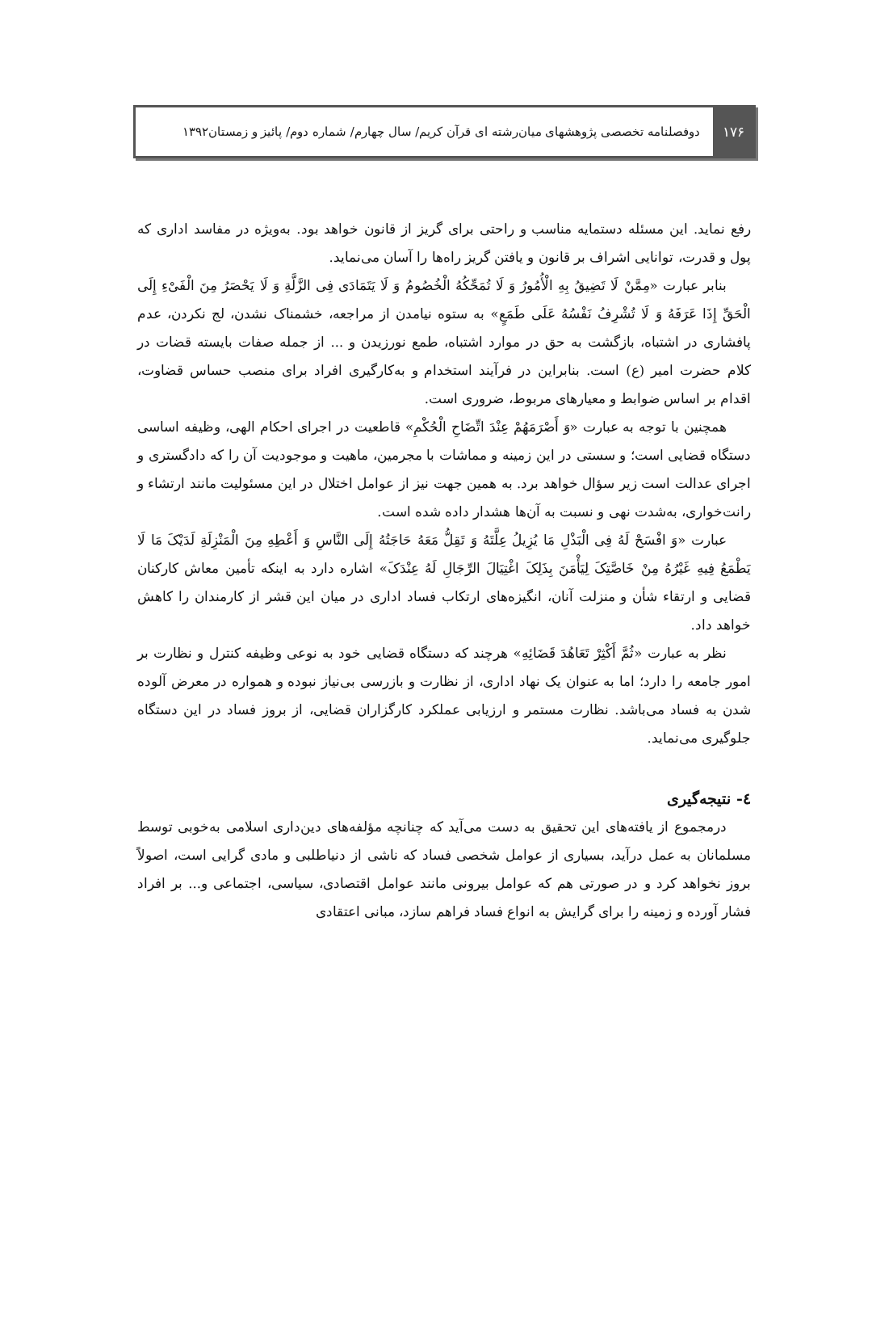۱۷۶
دوفصلنامه تخصصی پژوهشهای میان‌رشته ای قرآن کریم/ سال چهارم/ شماره دوم/ پائیز و زمستان۱۳۹۲
رفع نماید. این مسئله دستمایه مناسب و راحتی برای گریز از قانون خواهد بود. به‌ویژه در مفاسد اداری که پول و قدرت، توانایی اشراف بر قانون و یافتن گریز راه‌ها را آسان می‌نماید.
بنابر عبارت «مِمَّنْ لَا تَضِیقُ بِهِ الْأُمُورُ وَ لَا تُمَحِّکُهُ الْخُصُومُ وَ لَا یَتَمَادَی فِی الزَّلَّةِ وَ لَا یَحْصَرُ مِنَ الْفَیْءِ إِلَی الْحَقِّ إِذَا عَرَفَهُ وَ لَا تُشْرِفُ نَفْسُهُ عَلَی طَمَعٍ» به ستوه نیامدن از مراجعه، خشمناک نشدن، لج نکردن، عدم پافشاری در اشتباه، بازگشت به حق در موارد اشتباه، طمع نورزیدن و ... از جمله صفات بایسته قضات در کلام حضرت امیر (ع) است. بنابراین در فرآیند استخدام و به‌کارگیری افراد برای منصب حساس قضاوت، اقدام بر اساس ضوابط و معیارهای مربوط، ضروری است.
همچنین با توجه به عبارت «وَ أَصْرَمَهُمْ عِنْدَ اتِّضَاحِ الْحُکْمِ» قاطعیت در اجرای احکام الهی، وظیفه اساسی دستگاه قضایی است؛ و سستی در این زمینه و مماشات با مجرمین، ماهیت و موجودیت آن را که دادگستری و اجرای عدالت است زیر سؤال خواهد برد. به همین جهت نیز از عوامل اختلال در این مسئولیت مانند ارتشاء و رانت‌خواری، به‌شدت نهی و نسبت به آن‌ها هشدار داده شده است.
عبارت «وَ افْسَحْ لَهُ فِی الْبَذْلِ مَا یُزِیلُ عِلَّتَهُ وَ تَقِلُّ مَعَهُ حَاجَتُهُ إِلَی النَّاسِ وَ أَعْطِهِ مِنَ الْمَنْزِلَةِ لَدَیْکَ مَا لَا یَطْمَعُ فِیهِ غَیْرُهُ مِنْ خَاصَّتِکَ لِیَأْمَنَ بِذَلِکَ اغْتِیَالَ الرِّجَالِ لَهُ عِنْدَکَ» اشاره دارد به اینکه تأمین معاش کارکنان قضایی و ارتقاء شأن و منزلت آنان، انگیزه‌های ارتکاب فساد اداری در میان این قشر از کارمندان را کاهش خواهد داد.
نظر به عبارت «ثُمَّ أَکْثِرْ تَعَاهُدَ قَضَائِهِ» هرچند که دستگاه قضایی خود به نوعی وظیفه کنترل و نظارت بر امور جامعه را دارد؛ اما به عنوان یک نهاد اداری، از نظارت و بازرسی بی‌نیاز نبوده و همواره در معرض آلوده شدن به فساد می‌باشد. نظارت مستمر و ارزیابی عملکرد کارگزاران قضایی، از بروز فساد در این دستگاه جلوگیری می‌نماید.
٤- نتیجه‌گیری
درمجموع از یافته‌های این تحقیق به دست می‌آید که چنانچه مؤلفه‌های دین‌داری اسلامی به‌خوبی توسط مسلمانان به عمل درآید، بسیاری از عوامل شخصی فساد که ناشی از دنیاطلبی و مادی گرایی است، اصولاً بروز نخواهد کرد و در صورتی هم که عوامل بیرونی مانند عوامل اقتصادی، سیاسی، اجتماعی و... بر افراد فشار آورده و زمینه را برای گرایش به انواع فساد فراهم سازد، مبانی اعتقادی